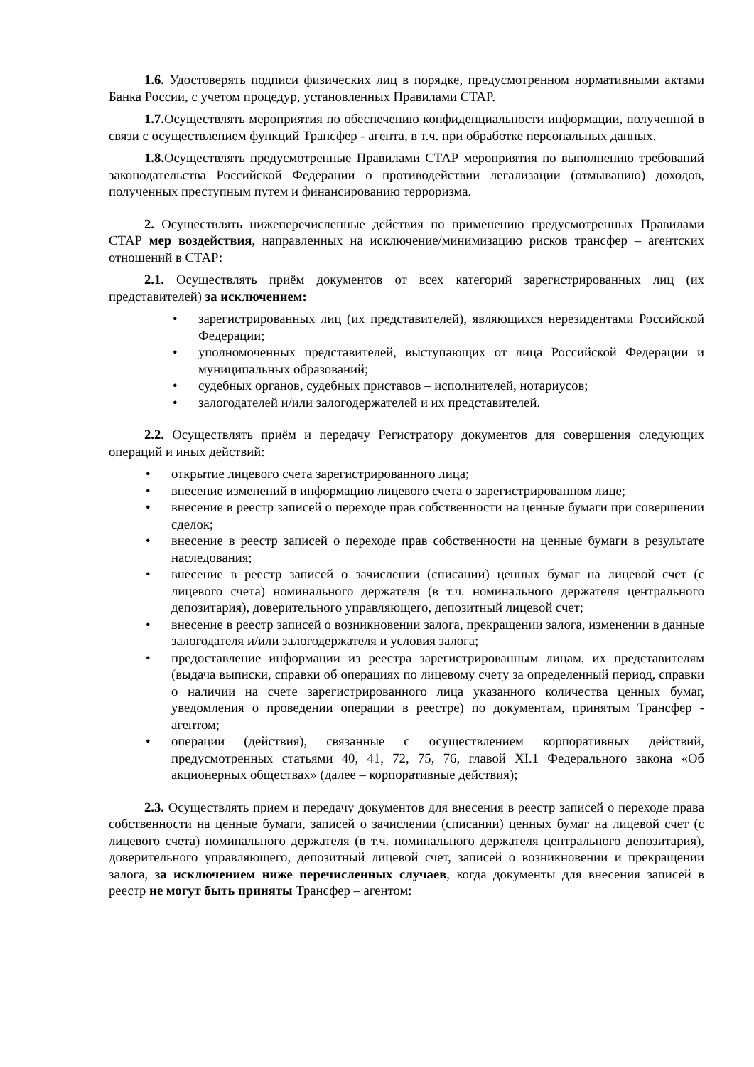1.6. Удостоверять подписи физических лиц в порядке, предусмотренном нормативными актами Банка России, с учетом процедур, установленных Правилами СТАР.
1.7. Осуществлять мероприятия по обеспечению конфиденциальности информации, полученной в связи с осуществлением функций Трансфер - агента, в т.ч. при обработке персональных данных.
1.8. Осуществлять предусмотренные Правилами СТАР мероприятия по выполнению требований законодательства Российской Федерации о противодействии легализации (отмыванию) доходов, полученных преступным путем и финансированию терроризма.
2. Осуществлять нижеперечисленные действия по применению предусмотренных Правилами СТАР мер воздействия, направленных на исключение/минимизацию рисков трансфер – агентских отношений в СТАР:
2.1. Осуществлять приём документов от всех категорий зарегистрированных лиц (их представителей) за исключением:
• зарегистрированных лиц (их представителей), являющихся нерезидентами Российской Федерации;
• уполномоченных представителей, выступающих от лица Российской Федерации и муниципальных образований;
• судебных органов, судебных приставов – исполнителей, нотариусов;
• залогодателей и/или залогодержателей и их представителей.
2.2. Осуществлять приём и передачу Регистратору документов для совершения следующих операций и иных действий:
• открытие лицевого счета зарегистрированного лица;
• внесение изменений в информацию лицевого счета о зарегистрированном лице;
• внесение в реестр записей о переходе прав собственности на ценные бумаги при совершении сделок;
• внесение в реестр записей о переходе прав собственности на ценные бумаги в результате наследования;
• внесение в реестр записей о зачислении (списании) ценных бумаг на лицевой счет (с лицевого счета) номинального держателя (в т.ч. номинального держателя центрального депозитария), доверительного управляющего, депозитный лицевой счет;
• внесение в реестр записей о возникновении залога, прекращении залога, изменении в данные залогодателя и/или залогодержателя и условия залога;
• предоставление информации из реестра зарегистрированным лицам, их представителям (выдача выписки, справки об операциях по лицевому счету за определенный период, справки о наличии на счете зарегистрированного лица указанного количества ценных бумаг, уведомления о проведении операции в реестре) по документам, принятым Трансфер - агентом;
• операции (действия), связанные с осуществлением корпоративных действий, предусмотренных статьями 40, 41, 72, 75, 76, главой XI.1 Федерального закона «Об акционерных обществах» (далее – корпоративные действия);
2.3. Осуществлять прием и передачу документов для внесения в реестр записей о переходе права собственности на ценные бумаги, записей о зачислении (списании) ценных бумаг на лицевой счет (с лицевого счета) номинального держателя (в т.ч. номинального держателя центрального депозитария), доверительного управляющего, депозитный лицевой счет, записей о возникновении и прекращении залога, за исключением ниже перечисленных случаев, когда документы для внесения записей в реестр не могут быть приняты Трансфер – агентом: